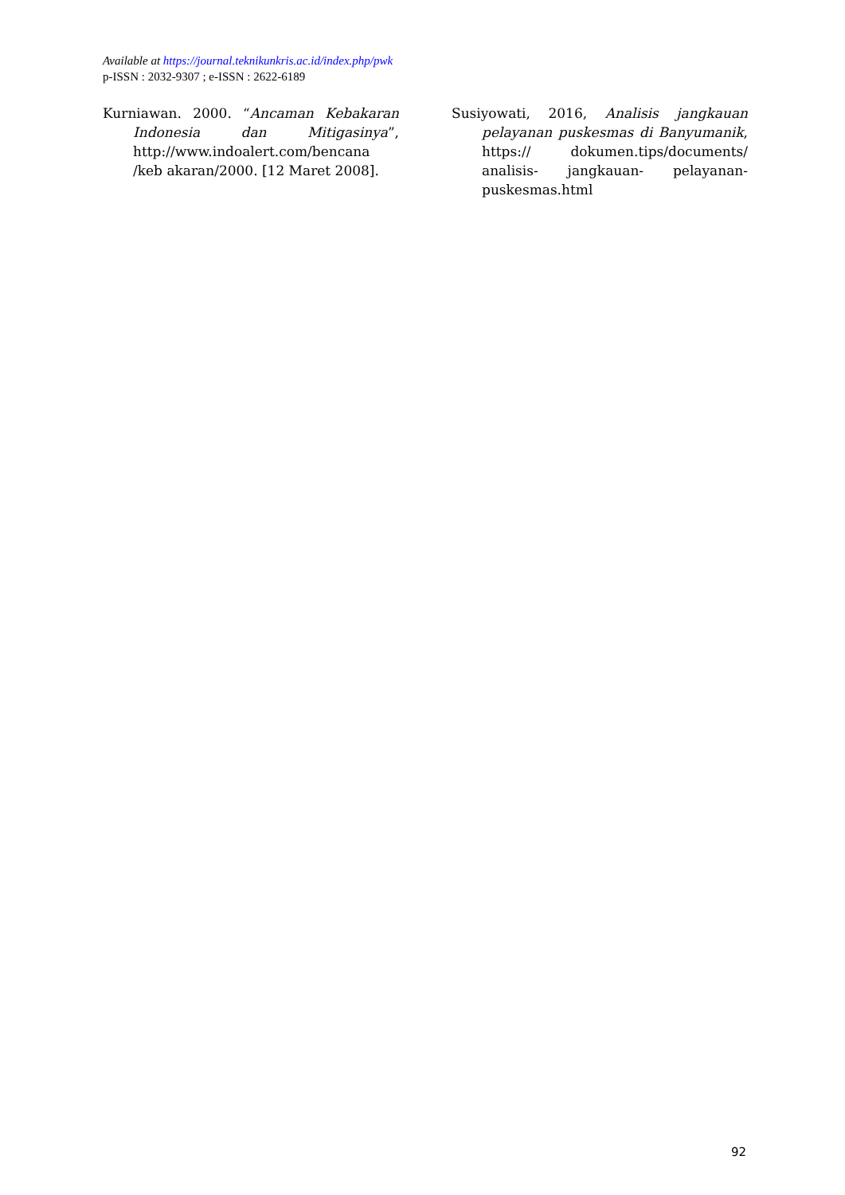Available at https://journal.teknikunkris.ac.id/index.php/pwk
p-ISSN : 2032-9307 ; e-ISSN : 2622-6189
Kurniawan. 2000. “Ancaman Kebakaran Indonesia dan Mitigasinya”, http://www.indoalert.com/bencana /keb akaran/2000. [12 Maret 2008].
Susiyowati, 2016, Analisis jangkauan pelayanan puskesmas di Banyumanik, https:// dokumen.tips/documents/ analisis- jangkauan- pelayanan-puskesmas.html
92